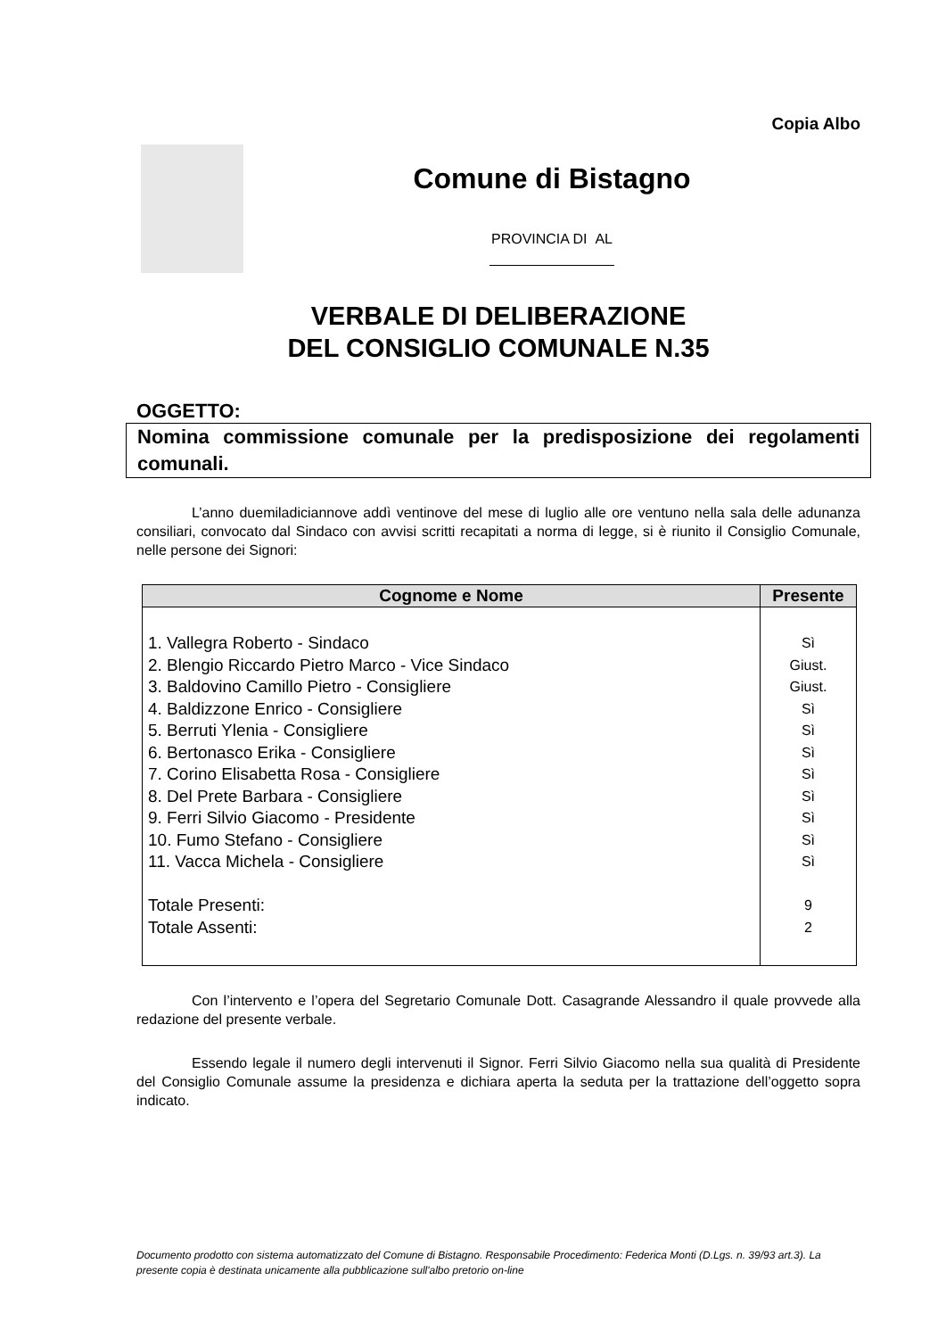Copia Albo
Comune di Bistagno
PROVINCIA DI AL
VERBALE DI DELIBERAZIONE
DEL CONSIGLIO COMUNALE N.35
OGGETTO:
Nomina commissione comunale per la predisposizione dei regolamenti comunali.
L’anno duemiladiciannove addì ventinove del mese di luglio alle ore ventuno nella sala delle adunanza consiliari, convocato dal Sindaco con avvisi scritti recapitati a norma di legge, si è riunito il Consiglio Comunale, nelle persone dei Signori:
| Cognome e Nome | Presente |
| --- | --- |
| 1. Vallegra Roberto - Sindaco 2. Blengio Riccardo Pietro Marco - Vice Sindaco 3. Baldovino Camillo Pietro - Consigliere 4. Baldizzone Enrico - Consigliere 5. Berruti Ylenia - Consigliere 6. Bertonasco Erika - Consigliere 7. Corino Elisabetta Rosa - Consigliere 8. Del Prete Barbara - Consigliere 9. Ferri Silvio Giacomo - Presidente 10. Fumo Stefano - Consigliere 11. Vacca Michela - Consigliere Totale Presenti: Totale Assenti: | Sì Giust. Giust. Sì Sì Sì Sì Sì Sì Sì Sì 9 2 |
Con l’intervento e l’opera del Segretario Comunale Dott. Casagrande Alessandro il quale provvede alla redazione del presente verbale.
Essendo legale il numero degli intervenuti il Signor. Ferri Silvio Giacomo nella sua qualità di Presidente del Consiglio Comunale assume la presidenza e dichiara aperta la seduta per la trattazione dell’oggetto sopra indicato.
Documento prodotto con sistema automatizzato del Comune di Bistagno. Responsabile Procedimento: Federica Monti (D.Lgs. n. 39/93 art.3). La presente copia è destinata unicamente alla pubblicazione sull'albo pretorio on-line